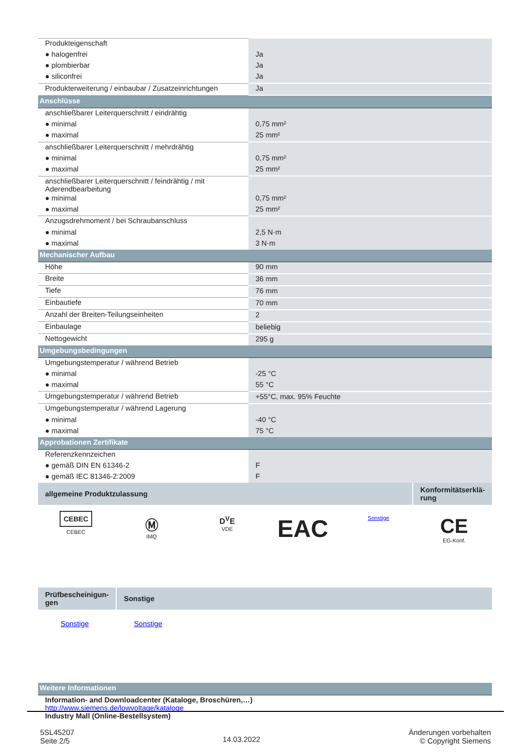| Produkteigenschaft | |
| ● halogenfrei | Ja |
| ● plombierbar | Ja |
| ● siliconfrei | Ja |
| Produkterweiterung / einbaubar / Zusatzeinrichtungen | Ja |
| Anschlüsse | |
| anschließbarer Leiterquerschnitt / eindrähtig | |
| ● minimal | 0,75 mm² |
| ● maximal | 25 mm² |
| anschließbarer Leiterquerschnitt / mehrdrähtig | |
| ● minimal | 0,75 mm² |
| ● maximal | 25 mm² |
| anschließbarer Leiterquerschnitt / feindrähtig / mit Aderendbearbeitung | |
| ● minimal | 0,75 mm² |
| ● maximal | 25 mm² |
| Anzugsdrehmoment / bei Schraubanschluss | |
| ● minimal | 2,5 N·m |
| ● maximal | 3 N·m |
| Mechanischer Aufbau | |
| Höhe | 90 mm |
| Breite | 36 mm |
| Tiefe | 76 mm |
| Einbautiefe | 70 mm |
| Anzahl der Breiten-Teilungseinheiten | 2 |
| Einbaulage | beliebig |
| Nettogewicht | 295 g |
| Umgebungsbedingungen | |
| Umgebungstemperatur / während Betrieb | |
| ● minimal | -25 °C |
| ● maximal | 55 °C |
| Umgebungstemperatur / während Betrieb | +55°C, max. 95% Feuchte |
| Umgebungstemperatur / während Lagerung | |
| ● minimal | -40 °C |
| ● maximal | 75 °C |
| Approbationen Zertifikate | |
| Referenzkennzeichen | |
| ● gemäß DIN EN 61346-2 | F |
| ● gemäß IEC 81346-2:2009 | F |
| allgemeine Produktzulassung | Konformitätserklä- rung |
CEBEC
CEBEC
Ⓜ
IMQ
D<sup>V</sup>E
VDE
EAC
Sonstige
CE
EG-Konf.
| Prüfbescheinigun- gen | Sonstige |
Sonstige Sonstige
| Weitere Informationen |
| Information- and Downloadcenter (Kataloge, Broschüren,…) http://www.siemens.de/lowvoltage/kataloge Industry Mall (Online-Bestellsystem) |
5SL45207
Seite 2/5
14.03.2022
Änderungen vorbehalten
© Copyright Siemens